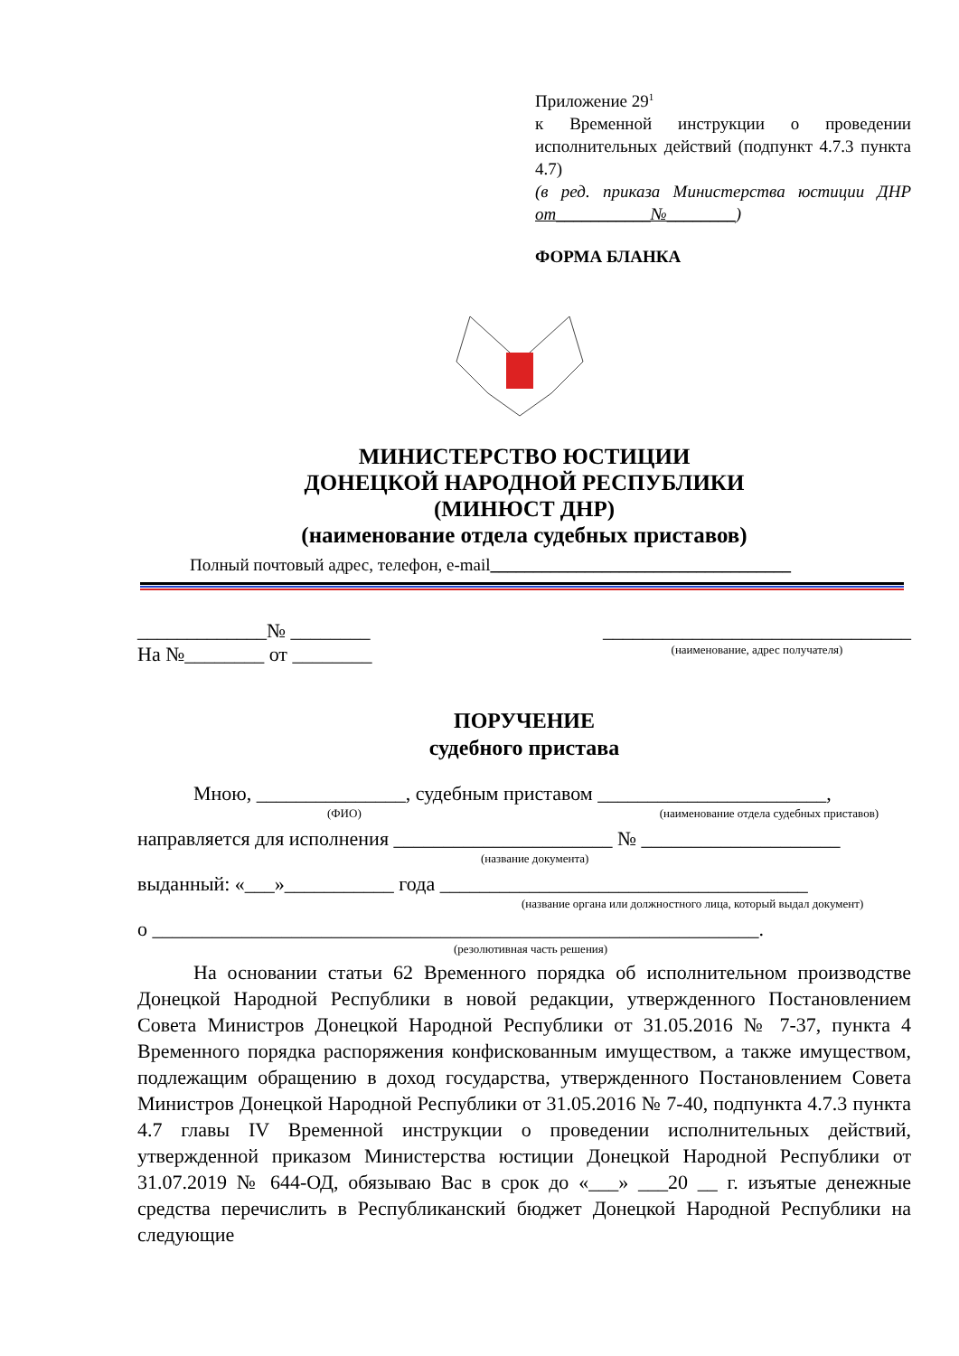Приложение 29<sup>1</sup>
к Временной инструкции о проведении исполнительных действий (подпункт 4.7.3 пункта 4.7)
(в ред. приказа Министерства юстиции ДНР от___________№________)
ФОРМА БЛАНКА
МИНИСТЕРСТВО ЮСТИЦИИ
ДОНЕЦКОЙ НАРОДНОЙ РЕСПУБЛИКИ
(МИНЮСТ ДНР)
(наименование отдела судебных приставов)
Полный почтовый адрес, телефон, e-mail___________________________________
_____________№ ________
На №________ от ________
_______________________________
(наименование, адрес получателя)
ПОРУЧЕНИЕ
судебного пристава
Мною, _______________, судебным приставом _______________________,
(ФИО) (наименование отдела судебных приставов)
направляется для исполнения ______________________ № ____________________
(название документа)
выданный: «___»___________ года _____________________________________
(название органа или должностного лица, который выдал документ)
о _____________________________________________________________.
(резолютивная часть решения)
На основании статьи 62 Временного порядка об исполнительном производстве Донецкой Народной Республики в новой редакции, утвержденного Постановлением Совета Министров Донецкой Народной Республики от 31.05.2016 № 7-37, пункта 4 Временного порядка распоряжения конфискованным имуществом, а также имуществом, подлежащим обращению в доход государства, утвержденного Постановлением Совета Министров Донецкой Народной Республики от 31.05.2016 № 7-40, подпункта 4.7.3 пункта 4.7 главы IV Временной инструкции о проведении исполнительных действий, утвержденной приказом Министерства юстиции Донецкой Народной Республики от 31.07.2019 № 644-ОД, обязываю Вас в срок до «___» ___20 __ г. изъятые денежные средства перечислить в Республиканский бюджет Донецкой Народной Республики на следующие